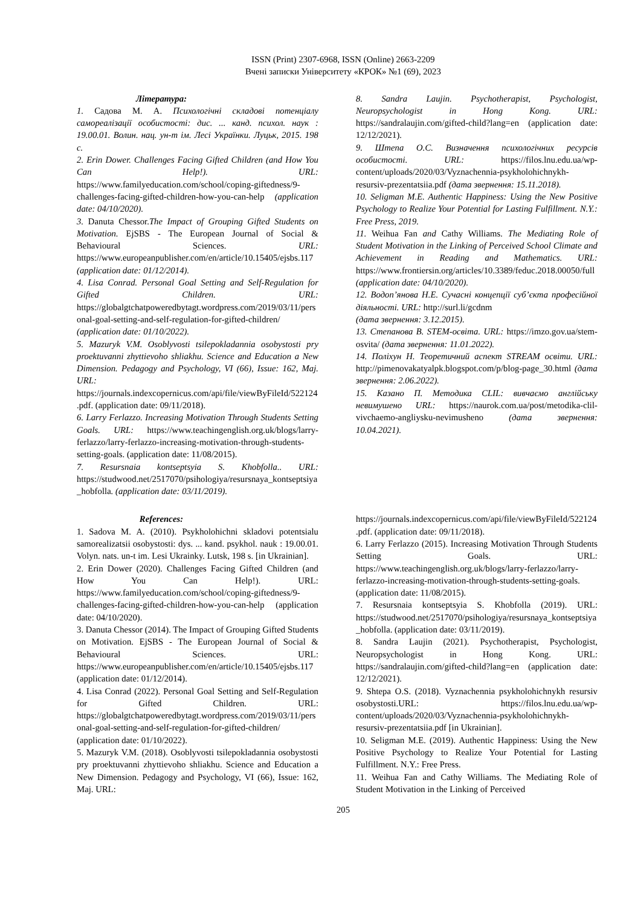ISSN (Print) 2307-6968, ISSN (Online) 2663-2209
Вчені записки Університету «КРОК» №1 (69), 2023
Література:
1. Садова М. А. Психологічні складові потенціалу самореалізації особистості: дис. ... канд. психол. наук : 19.00.01. Волин. нац. ун-т ім. Лесі Українки. Луцьк, 2015. 198 с.
2. Erin Dower. Challenges Facing Gifted Children (and How You Can Help!). URL: https://www.familyeducation.com/school/coping-giftedness/9-challenges-facing-gifted-children-how-you-can-help (application date: 04/10/2020).
3. Danuta Chessor.The Impact of Grouping Gifted Students on Motivation. EjSBS - The European Journal of Social & Behavioural Sciences. URL: https://www.europeanpublisher.com/en/article/10.15405/ejsbs.117
(application date: 01/12/2014).
4. Lisa Conrad. Personal Goal Setting and Self-Regulation for Gifted Children. URL: https://globalgtchatpoweredbytagt.wordpress.com/2019/03/11/personal-goal-setting-and-self-regulation-for-gifted-children/ (application date: 01/10/2022).
5. Mazuryk V.M. Osoblyvosti tsilepokladannia osobystosti pry proektuvanni zhyttievoho shliakhu. Science and Education a New Dimension. Pedagogy and Psychology, VI (66), Issue: 162, Maj. URL: https://journals.indexcopernicus.com/api/file/viewByFileId/522124.pdf. (application date: 09/11/2018).
6. Larry Ferlazzo. Increasing Motivation Through Students Setting Goals. URL: https://www.teachingenglish.org.uk/blogs/larry-ferlazzo/larry-ferlazzo-increasing-motivation-through-students-setting-goals. (application date: 11/08/2015).
7. Resursnaia kontseptsyia S. Khobfolla.. URL: https://studwood.net/2517070/psihologiya/resursnaya_kontseptsiya_hobfolla. (application date: 03/11/2019).
8. Sandra Laujin. Psychotherapist, Psychologist, Neuropsychologist in Hong Kong. URL: https://sandralaujin.com/gifted-child?lang=en (application date: 12/12/2021).
9. Штепа О.С. Визначення психологічних ресурсів особистості. URL: https://filos.lnu.edu.ua/wp-content/uploads/2020/03/Vyznachennia-psykholohichnykh-resursiv-prezentatsiia.pdf (дата звернення: 15.11.2018).
10. Seligman M.E. Authentic Happiness: Using the New Positive Psychology to Realize Your Potential for Lasting Fulfillment. N.Y.: Free Press, 2019.
11. Weihua Fan and Cathy Williams. The Mediating Role of Student Motivation in the Linking of Perceived School Climate and Achievement in Reading and Mathematics. URL: https://www.frontiersin.org/articles/10.3389/feduc.2018.00050/full (application date: 04/10/2020).
12. Водоп’янова Н.Е. Сучасні концепції суб’єкта професійної діяльності. URL: http://surl.li/gcdnm
(дата звернення: 3.12.2015).
13. Степанова В. STEM-освіта. URL: https://imzo.gov.ua/stem-osvita/ (дата звернення: 11.01.2022).
14. Поліхун Н. Теоретичний аспект STREAM освіти. URL: http://pimenovakatyalpk.blogspot.com/p/blog-page_30.html (дата звернення: 2.06.2022).
15. Казано П. Методика CLIL: вивчаємо англійську невимушено URL: https://naurok.com.ua/post/metodika-clil-vivchaemo-angliysku-nevimusheno (дата звернення: 10.04.2021).
References:
1. Sadova M. A. (2010). Psykholohichni skladovi potentsialu samorealizatsii osobystosti: dys. ... kand. psykhol. nauk : 19.00.01. Volyn. nats. un-t im. Lesi Ukrainky. Lutsk, 198 s. [in Ukrainian].
2. Erin Dower (2020). Challenges Facing Gifted Children (and How You Can Help!). URL: https://www.familyeducation.com/school/coping-giftedness/9-challenges-facing-gifted-children-how-you-can-help (application date: 04/10/2020).
3. Danuta Chessor (2014). The Impact of Grouping Gifted Students on Motivation. EjSBS - The European Journal of Social & Behavioural Sciences. URL: https://www.europeanpublisher.com/en/article/10.15405/ejsbs.117 (application date: 01/12/2014).
4. Lisa Conrad (2022). Personal Goal Setting and Self-Regulation for Gifted Children. URL: https://globalgtchatpoweredbytagt.wordpress.com/2019/03/11/personal-goal-setting-and-self-regulation-for-gifted-children/ (application date: 01/10/2022).
5. Mazuryk V.M. (2018). Osoblyvosti tsilepokladannia osobystosti pry proektuvanni zhyttievoho shliakhu. Science and Education a New Dimension. Pedagogy and Psychology, VI (66), Issue: 162, Maj. URL:
https://journals.indexcopernicus.com/api/file/viewByFileId/522124.pdf. (application date: 09/11/2018).
6. Larry Ferlazzo (2015). Increasing Motivation Through Students Setting Goals. URL: https://www.teachingenglish.org.uk/blogs/larry-ferlazzo/larry-ferlazzo-increasing-motivation-through-students-setting-goals. (application date: 11/08/2015).
7. Resursnaia kontseptsyia S. Khobfolla (2019). URL: https://studwood.net/2517070/psihologiya/resursnaya_kontseptsiya_hobfolla. (application date: 03/11/2019).
8. Sandra Laujin (2021). Psychotherapist, Psychologist, Neuropsychologist in Hong Kong. URL: https://sandralaujin.com/gifted-child?lang=en (application date: 12/12/2021).
9. Shtepa O.S. (2018). Vyznachennia psykholohichnykh resursiv osobystosti.URL: https://filos.lnu.edu.ua/wp-content/uploads/2020/03/Vyznachennia-psykholohichnykh-resursiv-prezentatsiia.pdf [in Ukrainian].
10. Seligman M.E. (2019). Authentic Happiness: Using the New Positive Psychology to Realize Your Potential for Lasting Fulfillment. N.Y.: Free Press.
11. Weihua Fan and Cathy Williams. The Mediating Role of Student Motivation in the Linking of Perceived
205